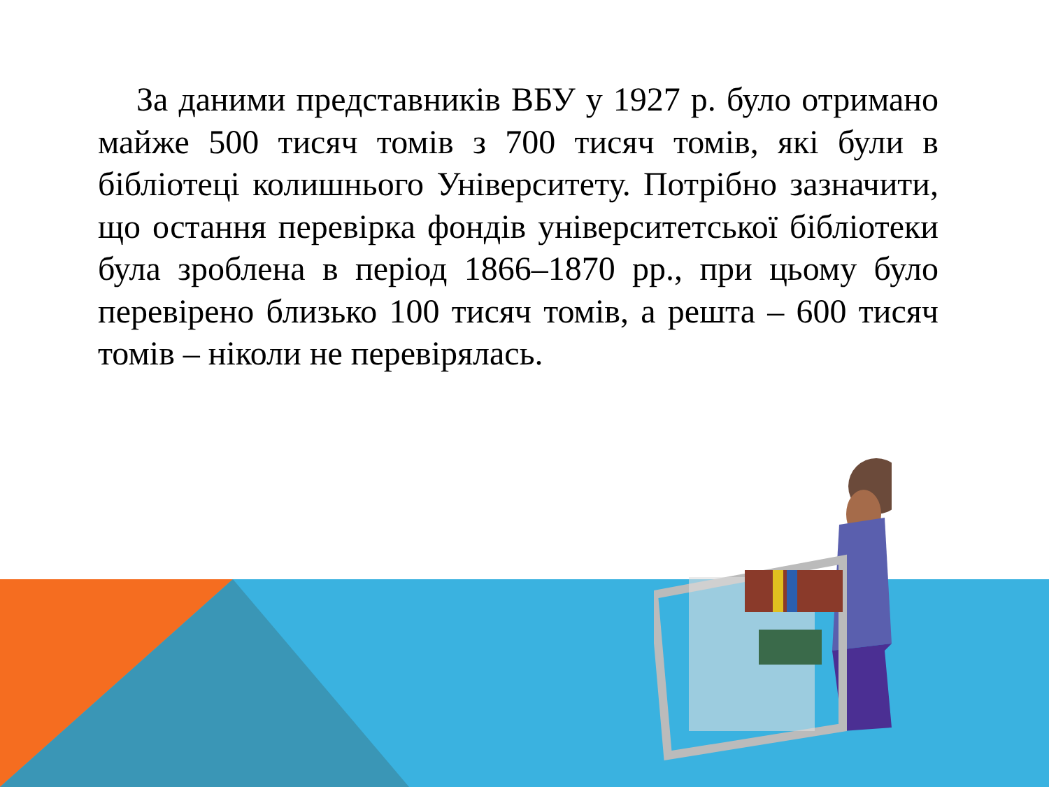За даними представників ВБУ у 1927 р. було отримано майже 500 тисяч томів з 700 тисяч томів, які були в бібліотеці колишнього Університету. Потрібно зазначити, що остання перевірка фондів університетської бібліотеки була зроблена в період 1866–1870 рр., при цьому було перевірено близько 100 тисяч томів, а решта – 600 тисяч томів – ніколи не перевірялась.